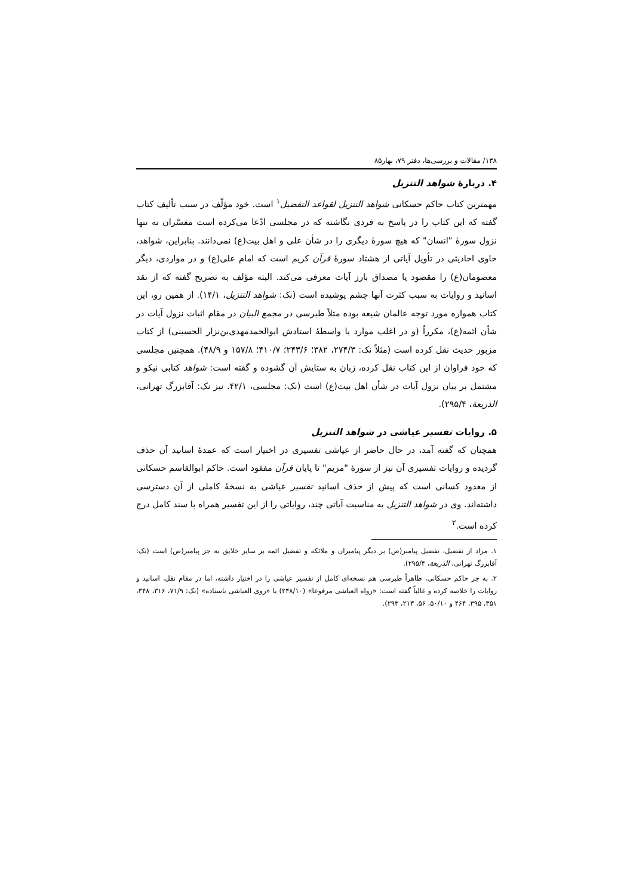۱۳۸/ مقالات و بررسی‌ها، دفتر ۷۹، بهار۸۵
۴. دربارهٔ شواهد التنزیل
مهمترین کتاب حاکم حسکانی شواهد التنزیل لقواعد التفضیل<sup>۱</sup> است. خود مؤلّف در سبب تألیف کتاب گفته که این کتاب را در پاسخ به فردی نگاشته که در مجلسی ادّعا می‌کرده است مفسّران نه تنها نزول سورهٔ "انسان" که هیچ سورهٔ دیگری را در شأن علی و اهل بیت(ع) نمی‌دانند. بنابراین، شواهد، حاوی احادیثی در تأویل آیاتی از هشتاد سورهٔ قرآن کریم است که امام علی(ع) و در مواردی، دیگر معصومان(ع) را مقصود یا مصداق بارز آیات معرفی می‌کند. البته مؤلف به تصریح گفته که از نقد اسانید و روایات به سبب کثرت آنها چشم پوشیده است (نک: شواهد التنزیل، ۱۴/۱). از همین رو، این کتاب همواره مورد توجه عالمان شیعه بوده مثلاً طبرسی در مجمع البیان در مقام اثبات نزول آیات در شأن ائمه(ع)، مکرراً (و در اغلب موارد با واسطهٔ استادش ابوالحمدمهدی‌بن‌نزار الحسینی) از کتاب مزبور حدیث نقل کرده است (مثلاً نک: ۲۷۴/۳، ۳۸۲؛ ۲۴۳/۶؛ ۴۱۰/۷؛ ۱۵۷/۸ و ۴۸/۹). همچنین مجلسی که خود فراوان از این کتاب نقل کرده، زبان به ستایش آن گشوده و گفته است: شواهد کتابی نیکو و مشتمل بر بیان نزول آیات در شأن اهل بیت(ع) است (نک: مجلسی، ۴۲/۱. نیز نک: آقابزرگ تهرانی، الذریعة، ۲۹۵/۴).
۵. روایات تفسیر عیاشی در شواهد التنزیل
همچنان که گفته آمد، در حال حاضر از عیاشی تفسیری در اختیار است که عمدهٔ اسانید آن حذف گردیده و روایات تفسیری آن نیز از سورهٔ "مریم" تا پایان قرآن مفقود است. حاکم ابوالقاسم حسکانی از معدود کسانی است که پیش از حذف اسانید تفسیر عیاشی به نسخهٔ کاملی از آن دسترسی داشته‌اند. وی در شواهد التنزیل به مناسبت آیاتی چند، روایاتی را از این تفسیر همراه با سند کامل درج کرده است.<sup>۲</sup>
۱. مراد از تفضیل، تفضیل پیامبر(ص) بر دیگر پیامبران و ملائکه و تفضیل ائمه بر سایر خلایق به جز پیامبر(ص) است (نک: آقابزرگ تهرانی، الذریعة، ۲۹۵/۴).
۲. به جز حاکم حسکانی، ظاهراً طبرسی هم نسخه‌ای کامل از تفسیر عیاشی را در اختیار داشته، اما در مقام نقل، اسانید و روایات را خلاصه کرده و غالباً گفته است: «رواه العیاشی مرفوعا» (۲۴۸/۱۰) یا «روی العیاشی باسناده» (نک: ۷۱/۹، ۳۱۶، ۳۴۸، ۳۵۱، ۳۹۵، ۴۶۴ و ۵۰/۱۰، ۵۶، ۲۱۳، ۲۹۳).